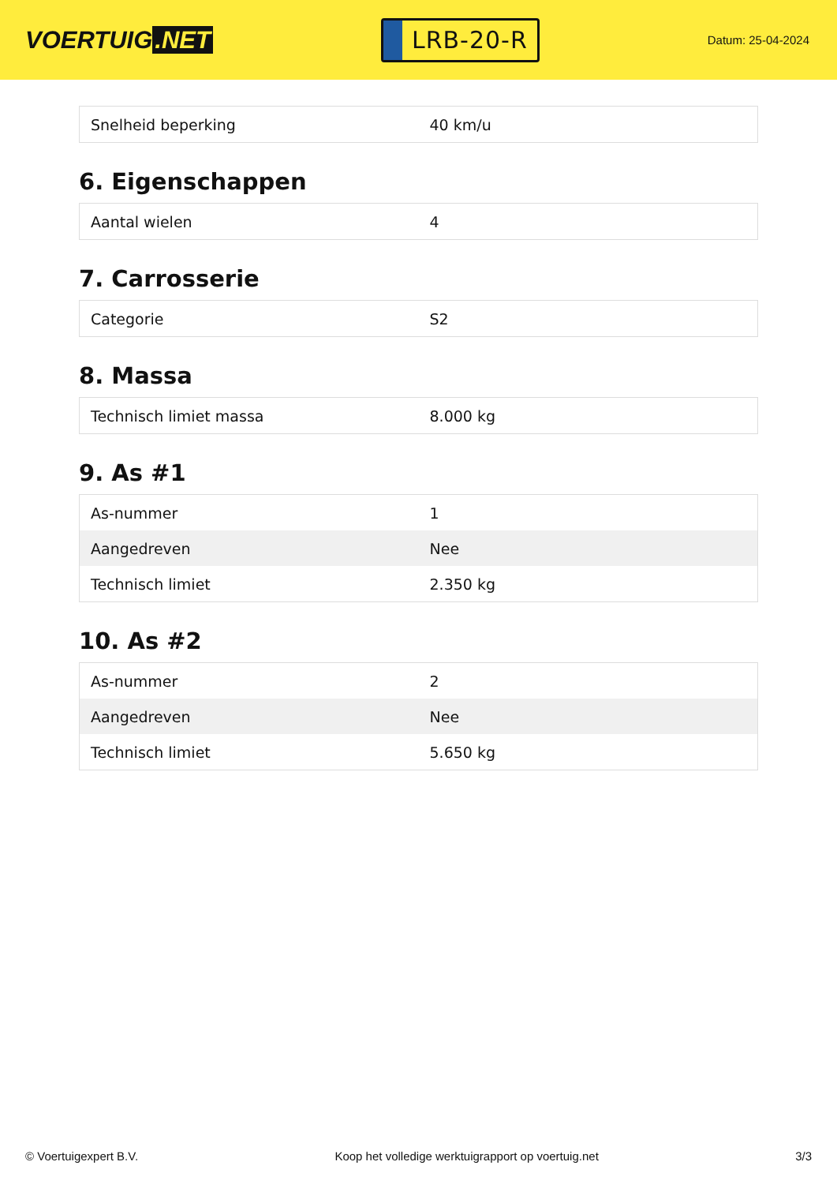VOERTUIG.NET
LRB-20-R
Datum: 25-04-2024
| Snelheid beperking | 40 km/u |
6. Eigenschappen
| Aantal wielen | 4 |
7. Carrosserie
| Categorie | S2 |
8. Massa
| Technisch limiet massa | 8.000 kg |
9. As #1
| As-nummer | 1 |
| Aangedreven | Nee |
| Technisch limiet | 2.350 kg |
10. As #2
| As-nummer | 2 |
| Aangedreven | Nee |
| Technisch limiet | 5.650 kg |
© Voertuigexpert B.V. Koop het volledige werktuigrapport op voertuig.net 3/3